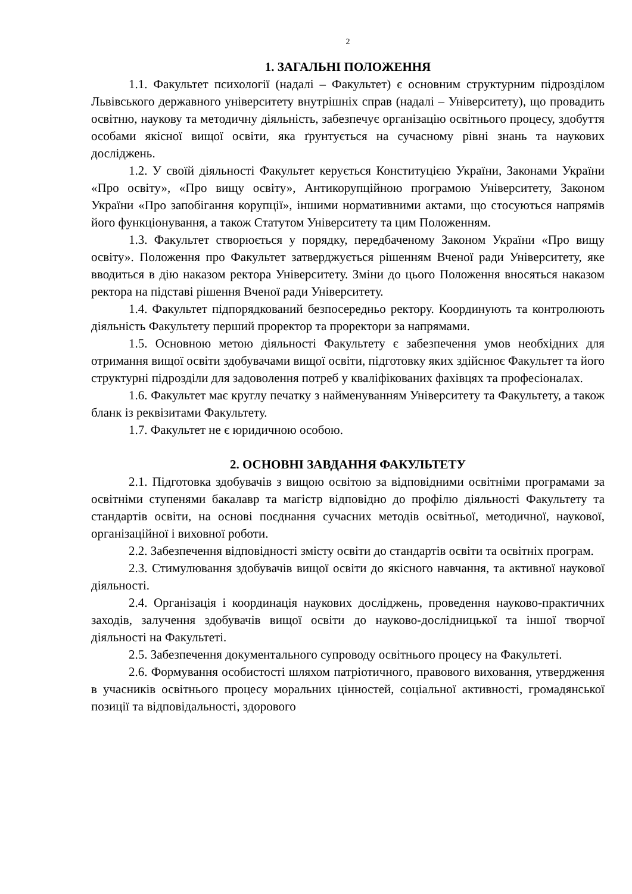2
1. ЗАГАЛЬНІ ПОЛОЖЕННЯ
1.1. Факультет психології (надалі – Факультет) є основним структурним підрозділом Львівського державного університету внутрішніх справ (надалі – Університету), що провадить освітню, наукову та методичну діяльність, забезпечує організацію освітнього процесу, здобуття особами якісної вищої освіти, яка ґрунтується на сучасному рівні знань та наукових досліджень.
1.2. У своїй діяльності Факультет керується Конституцією України, Законами України «Про освіту», «Про вищу освіту», Антикорупційною програмою Університету, Законом України «Про запобігання корупції», іншими нормативними актами, що стосуються напрямів його функціонування, а також Статутом Університету та цим Положенням.
1.3. Факультет створюється у порядку, передбаченому Законом України «Про вищу освіту». Положення про Факультет затверджується рішенням Вченої ради Університету, яке вводиться в дію наказом ректора Університету. Зміни до цього Положення вносяться наказом ректора на підставі рішення Вченої ради Університету.
1.4. Факультет підпорядкований безпосередньо ректору. Координують та контролюють діяльність Факультету перший проректор та проректори за напрямами.
1.5. Основною метою діяльності Факультету є забезпечення умов необхідних для отримання вищої освіти здобувачами вищої освіти, підготовку яких здійснює Факультет та його структурні підрозділи для задоволення потреб у кваліфікованих фахівцях та професіоналах.
1.6. Факультет має круглу печатку з найменуванням Університету та Факультету, а також бланк із реквізитами Факультету.
1.7. Факультет не є юридичною особою.
2. ОСНОВНІ ЗАВДАННЯ ФАКУЛЬТЕТУ
2.1. Підготовка здобувачів з вищою освітою за відповідними освітніми програмами за освітніми ступенями бакалавр та магістр відповідно до профілю діяльності Факультету та стандартів освіти, на основі поєднання сучасних методів освітньої, методичної, наукової, організаційної і виховної роботи.
2.2. Забезпечення відповідності змісту освіти до стандартів освіти та освітніх програм.
2.3. Стимулювання здобувачів вищої освіти до якісного навчання, та активної наукової діяльності.
2.4. Організація і координація наукових досліджень, проведення науково-практичних заходів, залучення здобувачів вищої освіти до науково-дослідницької та іншої творчої діяльності на Факультеті.
2.5. Забезпечення документального супроводу освітнього процесу на Факультеті.
2.6. Формування особистості шляхом патріотичного, правового виховання, утвердження в учасників освітнього процесу моральних цінностей, соціальної активності, громадянської позиції та відповідальності, здорового